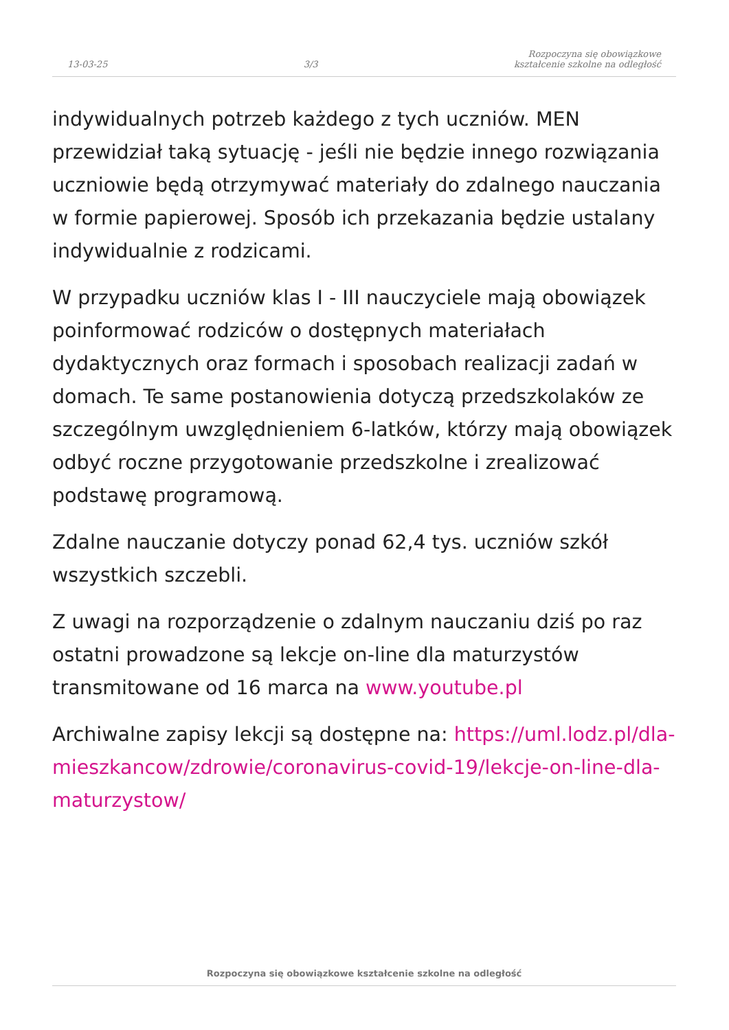13-03-25
3/3
Rozpoczyna się obowiązkowe
kształcenie szkolne na odległość
indywidualnych potrzeb każdego z tych uczniów. MEN przewidział taką sytuację - jeśli nie będzie innego rozwiązania uczniowie będą otrzymywać materiały do zdalnego nauczania w formie papierowej. Sposób ich przekazania będzie ustalany indywidualnie z rodzicami.
W przypadku uczniów klas I - III nauczyciele mają obowiązek poinformować rodziców o dostępnych materiałach dydaktycznych oraz formach i sposobach realizacji zadań w domach. Te same postanowienia dotyczą przedszkolaków ze szczególnym uwzględnieniem 6-latków, którzy mają obowiązek odbyć roczne przygotowanie przedszkolne i zrealizować podstawę programową.
Zdalne nauczanie dotyczy ponad 62,4 tys. uczniów szkół wszystkich szczebli.
Z uwagi na rozporządzenie o zdalnym nauczaniu dziś po raz ostatni prowadzone są lekcje on-line dla maturzystów transmitowane od 16 marca na www.youtube.pl
Archiwalne zapisy lekcji są dostępne na: https://uml.lodz.pl/dla-mieszkancow/zdrowie/coronavirus-covid-19/lekcje-on-line-dla-maturzystow/
Rozpoczyna się obowiązkowe kształcenie szkolne na odległość